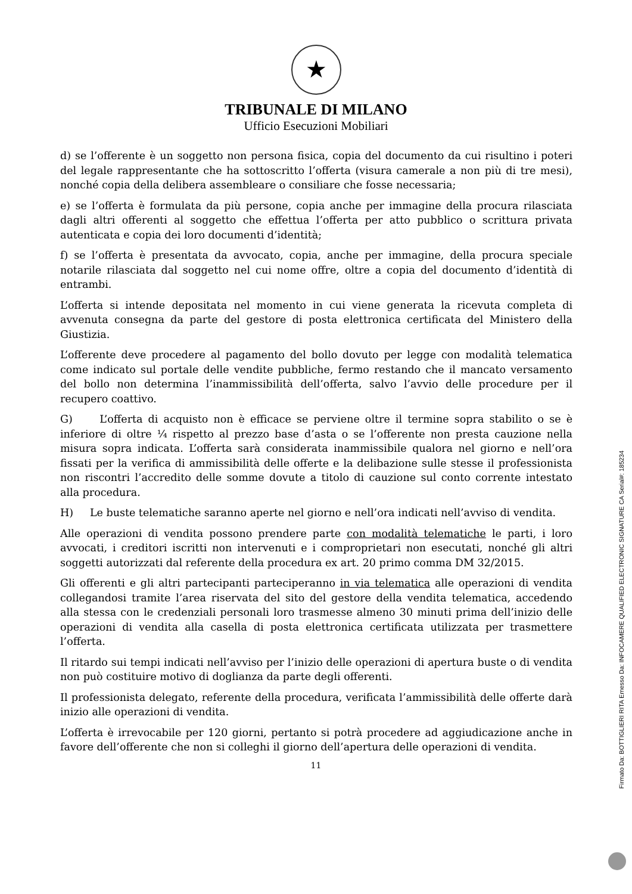★
TRIBUNALE DI MILANO
Ufficio Esecuzioni Mobiliari
d) se l’offerente è un soggetto non persona fisica, copia del documento da cui risultino i poteri del legale rappresentante che ha sottoscritto l’offerta (visura camerale a non più di tre mesi), nonché copia della delibera assembleare o consiliare che fosse necessaria;
e) se l’offerta è formulata da più persone, copia anche per immagine della procura rilasciata dagli altri offerenti al soggetto che effettua l’offerta per atto pubblico o scrittura privata autenticata e copia dei loro documenti d’identità;
f) se l’offerta è presentata da avvocato, copia, anche per immagine, della procura speciale notarile rilasciata dal soggetto nel cui nome offre, oltre a copia del documento d’identità di entrambi.
L’offerta si intende depositata nel momento in cui viene generata la ricevuta completa di avvenuta consegna da parte del gestore di posta elettronica certificata del Ministero della Giustizia.
L’offerente deve procedere al pagamento del bollo dovuto per legge con modalità telematica come indicato sul portale delle vendite pubbliche, fermo restando che il mancato versamento del bollo non determina l’inammissibilità dell’offerta, salvo l’avvio delle procedure per il recupero coattivo.
G) L’offerta di acquisto non è efficace se perviene oltre il termine sopra stabilito o se è inferiore di oltre ¼ rispetto al prezzo base d’asta o se l’offerente non presta cauzione nella misura sopra indicata. L’offerta sarà considerata inammissibile qualora nel giorno e nell’ora fissati per la verifica di ammissibilità delle offerte e la delibazione sulle stesse il professionista non riscontri l’accredito delle somme dovute a titolo di cauzione sul conto corrente intestato alla procedura.
H) Le buste telematiche saranno aperte nel giorno e nell’ora indicati nell’avviso di vendita.
Alle operazioni di vendita possono prendere parte con modalità telematiche le parti, i loro avvocati, i creditori iscritti non intervenuti e i comproprietari non esecutati, nonché gli altri soggetti autorizzati dal referente della procedura ex art. 20 primo comma DM 32/2015.
Gli offerenti e gli altri partecipanti parteciperanno in via telematica alle operazioni di vendita collegandosi tramite l’area riservata del sito del gestore della vendita telematica, accedendo alla stessa con le credenziali personali loro trasmesse almeno 30 minuti prima dell’inizio delle operazioni di vendita alla casella di posta elettronica certificata utilizzata per trasmettere l’offerta.
Il ritardo sui tempi indicati nell’avviso per l’inizio delle operazioni di apertura buste o di vendita non può costituire motivo di doglianza da parte degli offerenti.
Il professionista delegato, referente della procedura, verificata l’ammissibilità delle offerte darà inizio alle operazioni di vendita.
L’offerta è irrevocabile per 120 giorni, pertanto si potrà procedere ad aggiudicazione anche in favore dell’offerente che non si colleghi il giorno dell’apertura delle operazioni di vendita.
11
Firmato Da: BOTTIGLIERI RITA Emesso Da: INFOCAMERE QUALIFIED ELECTRONIC SIGNATURE CA Serial#: 185234